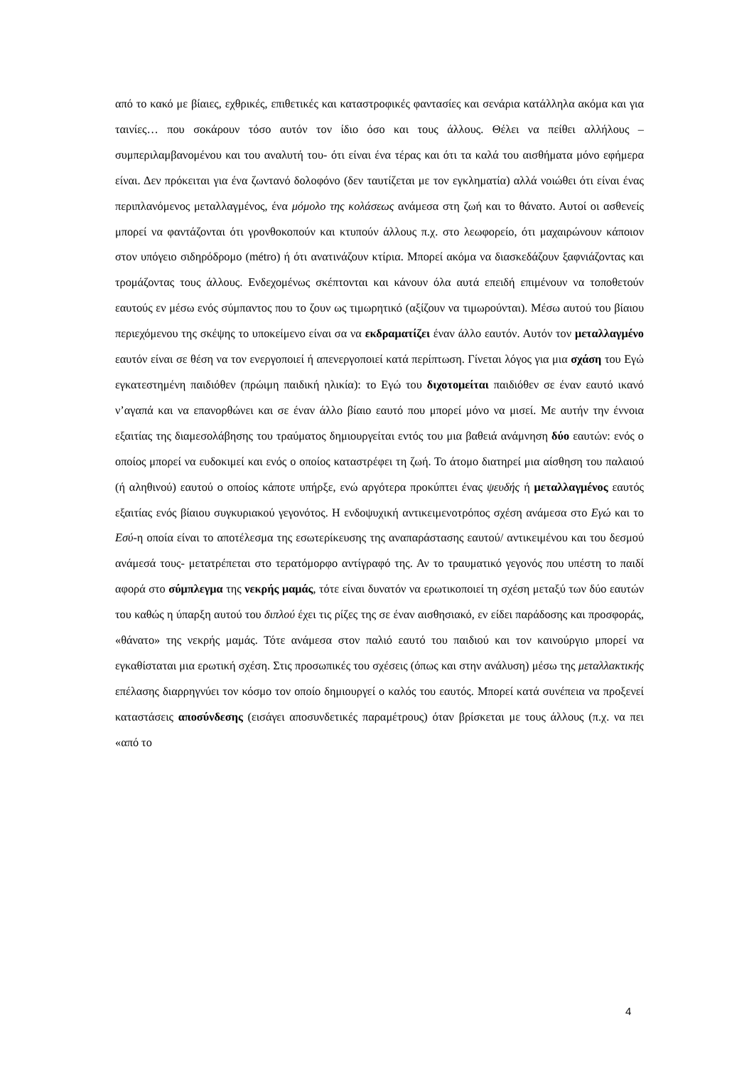από το κακό με βίαιες, εχθρικές, επιθετικές και καταστροφικές φαντασίες και σενάρια κατάλληλα ακόμα και για ταινίες… που σοκάρουν τόσο αυτόν τον ίδιο όσο και τους άλλους. Θέλει να πείθει αλλήλους –συμπεριλαμβανομένου και του αναλυτή του- ότι είναι ένα τέρας και ότι τα καλά του αισθήματα μόνο εφήμερα είναι. Δεν πρόκειται για ένα ζωντανό δολοφόνο (δεν ταυτίζεται με τον εγκληματία) αλλά νοιώθει ότι είναι ένας περιπλανόμενος μεταλλαγμένος, ένα μόμολο της κολάσεως ανάμεσα στη ζωή και το θάνατο. Αυτοί οι ασθενείς μπορεί να φαντάζονται ότι γρονθοκοπούν και κτυπούν άλλους π.χ. στο λεωφορείο, ότι μαχαιρώνουν κάποιον στον υπόγειο σιδηρόδρομο (métro) ή ότι ανατινάζουν κτίρια. Μπορεί ακόμα να διασκεδάζουν ξαφνιάζοντας και τρομάζοντας τους άλλους. Ενδεχομένως σκέπτονται και κάνουν όλα αυτά επειδή επιμένουν να τοποθετούν εαυτούς εν μέσω ενός σύμπαντος που το ζουν ως τιμωρητικό (αξίζουν να τιμωρούνται). Μέσω αυτού του βίαιου περιεχόμενου της σκέψης το υποκείμενο είναι σα να εκδραματίζει έναν άλλο εαυτόν. Αυτόν τον μεταλλαγμένο εαυτόν είναι σε θέση να τον ενεργοποιεί ή απενεργοποιεί κατά περίπτωση. Γίνεται λόγος για μια σχάση του Εγώ εγκατεστημένη παιδιόθεν (πρώιμη παιδική ηλικία): το Εγώ του διχοτομείται παιδιόθεν σε έναν εαυτό ικανό ν’αγαπά και να επανορθώνει και σε έναν άλλο βίαιο εαυτό που μπορεί μόνο να μισεί. Με αυτήν την έννοια εξαιτίας της διαμεσολάβησης του τραύματος δημιουργείται εντός του μια βαθειά ανάμνηση δύο εαυτών: ενός ο οποίος μπορεί να ευδοκιμεί και ενός ο οποίος καταστρέφει τη ζωή. Το άτομο διατηρεί μια αίσθηση του παλαιού (ή αληθινού) εαυτού ο οποίος κάποτε υπήρξε, ενώ αργότερα προκύπτει ένας ψευδής ή μεταλλαγμένος εαυτός εξαιτίας ενός βίαιου συγκυριακού γεγονότος. Η ενδοψυχική αντικειμενοτρόπος σχέση ανάμεσα στο Εγώ και το Εσύ-η οποία είναι το αποτέλεσμα της εσωτερίκευσης της αναπαράστασης εαυτού/ αντικειμένου και του δεσμού ανάμεσά τους- μετατρέπεται στο τερατόμορφο αντίγραφό της. Αν το τραυματικό γεγονός που υπέστη το παιδί αφορά στο σύμπλεγμα της νεκρής μαμάς, τότε είναι δυνατόν να ερωτικοποιεί τη σχέση μεταξύ των δύο εαυτών του καθώς η ύπαρξη αυτού του διπλού έχει τις ρίζες της σε έναν αισθησιακό, εν είδει παράδοσης και προσφοράς, «θάνατο» της νεκρής μαμάς. Τότε ανάμεσα στον παλιό εαυτό του παιδιού και τον καινούργιο μπορεί να εγκαθίσταται μια ερωτική σχέση. Στις προσωπικές του σχέσεις (όπως και στην ανάλυση) μέσω της μεταλλακτικής επέλασης διαρρηγνύει τον κόσμο τον οποίο δημιουργεί ο καλός του εαυτός. Μπορεί κατά συνέπεια να προξενεί καταστάσεις αποσύνδεσης (εισάγει αποσυνδετικές παραμέτρους) όταν βρίσκεται με τους άλλους (π.χ. να πει «από το
4